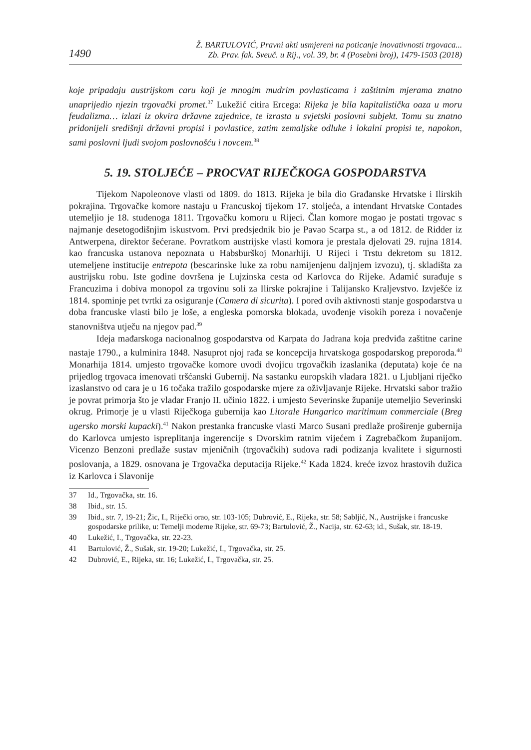1490 Ž. BARTULOVIĆ, Pravni akti usmjereni na poticanje inovativnosti trgovaca...
Zb. Prav. fak. Sveuč. u Rij., vol. 39, br. 4 (Posebni broj), 1479-1503 (2018)
koje pripadaju austrijskom caru koji je mnogim mudrim povlasticama i zaštitnim mjerama znatno unaprijedio njezin trgovački promet.<sup>37</sup> Lukežić citira Ercega: Rijeka je bila kapitalistička oaza u moru feudalizma… izlazi iz okvira državne zajednice, te izrasta u svjetski poslovni subjekt. Tomu su znatno pridonijeli središnji državni propisi i povlastice, zatim zemaljske odluke i lokalni propisi te, napokon, sami poslovni ljudi svojom poslovnošću i novcem.<sup>38</sup>
5. 19. STOLJEĆE – PROCVAT RIJEČKOGA GOSPODARSTVA
Tijekom Napoleonove vlasti od 1809. do 1813. Rijeka je bila dio Građanske Hrvatske i Ilirskih pokrajina. Trgovačke komore nastaju u Francuskoj tijekom 17. stoljeća, a intendant Hrvatske Contades utemeljio je 18. studenoga 1811. Trgovačku komoru u Rijeci. Član komore mogao je postati trgovac s najmanje desetogodišnjim iskustvom. Prvi predsjednik bio je Pavao Scarpa st., a od 1812. de Ridder iz Antwerpena, direktor šećerane. Povratkom austrijske vlasti komora je prestala djelovati 29. rujna 1814. kao francuska ustanova nepoznata u Habsburškoj Monarhiji. U Rijeci i Trstu dekretom su 1812. utemeljene institucije entrepota (bescarinske luke za robu namijenjenu daljnjem izvozu), tj. skladišta za austrijsku robu. Iste godine dovršena je Lujzinska cesta od Karlovca do Rijeke. Adamić surađuje s Francuzima i dobiva monopol za trgovinu soli za Ilirske pokrajine i Talijansko Kraljevstvo. Izvješće iz 1814. spominje pet tvrtki za osiguranje (Camera di sicurita). I pored ovih aktivnosti stanje gospodarstva u doba francuske vlasti bilo je loše, a engleska pomorska blokada, uvođenje visokih poreza i novačenje stanovništva utječu na njegov pad.<sup>39</sup>
Ideja mađarskoga nacionalnog gospodarstva od Karpata do Jadrana koja predviđa zaštitne carine nastaje 1790., a kulminira 1848. Nasuprot njoj rađa se koncepcija hrvatskoga gospodarskog preporoda.<sup>40</sup> Monarhija 1814. umjesto trgovačke komore uvodi dvojicu trgovačkih izaslanika (deputata) koje će na prijedlog trgovaca imenovati tršćanski Gubernij. Na sastanku europskih vladara 1821. u Ljubljani riječko izaslanstvo od cara je u 16 točaka tražilo gospodarske mjere za oživljavanje Rijeke. Hrvatski sabor tražio je povrat primorja što je vladar Franjo II. učinio 1822. i umjesto Severinske županije utemeljio Severinski okrug. Primorje je u vlasti Riječkoga gubernija kao Litorale Hungarico maritimum commerciale (Breg ugersko morski kupacki).<sup>41</sup> Nakon prestanka francuske vlasti Marco Susani predlaže proširenje gubernija do Karlovca umjesto ispreplitanja ingerencije s Dvorskim ratnim vijećem i Zagrebačkom županijom. Vicenzo Benzoni predlaže sustav mjeničnih (trgovačkih) sudova radi podizanja kvalitete i sigurnosti poslovanja, a 1829. osnovana je Trgovačka deputacija Rijeke.<sup>42</sup> Kada 1824. kreće izvoz hrastovih dužica iz Karlovca i Slavonije
37 Id., Trgovačka, str. 16.
38 Ibid., str. 15.
39 Ibid., str. 7, 19-21; Žic, I., Riječki orao, str. 103-105; Dubrović, E., Rijeka, str. 58; Sabljić, N., Austrijske i francuske gospodarske prilike, u: Temelji moderne Rijeke, str. 69-73; Bartulović, Ž., Nacija, str. 62-63; id., Sušak, str. 18-19.
40 Lukežić, I., Trgovačka, str. 22-23.
41 Bartulović, Ž., Sušak, str. 19-20; Lukežić, I., Trgovačka, str. 25.
42 Dubrović, E., Rijeka, str. 16; Lukežić, I., Trgovačka, str. 25.